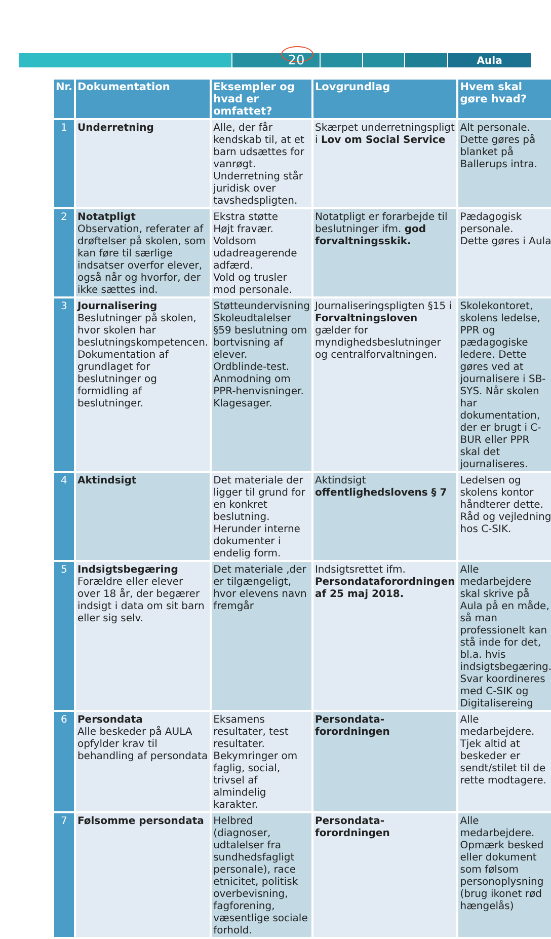Aula
20
| Nr. | Dokumentation | Eksempler og hvad er omfattet? | Lovgrundlag | Hvem skal gøre hvad? |
| --- | --- | --- | --- | --- |
| 1 | Underretning | Alle, der får kendskab til, at et barn udsættes for vanrøgt. Underretning står juridisk over tavshedspligten. | Skærpet underretningspligt i Lov om Social Service | Alt personale. Dette gøres på blanket på Ballerups intra. |
| 2 | Notatpligt Observation, referater af drøftelser på skolen, som kan føre til særlige indsatser overfor elever, også når og hvorfor, der ikke sættes ind. | Ekstra støtte Højt fravær. Voldsom udadreagerende adfærd. Vold og trusler mod personale. | Notatpligt er forarbejde til beslutninger ifm. god forvaltningsskik. | Pædagogisk personale. Dette gøres i Aula |
| 3 | Journalisering Beslutninger på skolen, hvor skolen har beslutningskompetencen. Dokumentation af grundlaget for beslutninger og formidling af beslutninger. | Støtteundervisning Skoleudtalelser §59 beslutning om bortvisning af elever. Ordblinde-test. Anmodning om PPR-henvisninger. Klagesager. | Journaliseringspligten §15 i Forvaltningsloven gælder for myndighedsbeslutninger og centralforvaltningen. | Skolekontoret, skolens ledelse, PPR og pædagogiske ledere. Dette gøres ved at journalisere i SB-SYS. Når skolen har dokumentation, der er brugt i C-BUR eller PPR skal det journaliseres. |
| 4 | Aktindsigt | Det materiale der ligger til grund for en konkret beslutning. Herunder interne dokumenter i endelig form. | Aktindsigt offentlighedslovens § 7 | Ledelsen og skolens kontor håndterer dette. Råd og vejledning hos C-SIK. |
| 5 | Indsigtsbegæring Forældre eller elever over 18 år, der begærer indsigt i data om sit barn eller sig selv. | Det materiale ,der er tilgængeligt, hvor elevens navn fremgår | Indsigtsrettet ifm. Persondataforordningen af 25 maj 2018. | Alle medarbejdere skal skrive på Aula på en måde, så man professionelt kan stå inde for det, bl.a. hvis indsigtsbegæring. Svar koordineres med C-SIK og Digitalisereing |
| 6 | Persondata Alle beskeder på AULA opfylder krav til behandling af persondata | Eksamens resultater, test resultater. Bekymringer om faglig, social, trivsel af almindelig karakter. | Persondata-forordningen | Alle medarbejdere. Tjek altid at beskeder er sendt/stilet til de rette modtagere. |
| 7 | Følsomme persondata | Helbred (diagnoser, udtalelser fra sundhedsfagligt personale), race etnicitet, politisk overbevisning, fagforening, væsentlige sociale forhold. | Persondata-forordningen | Alle medarbejdere. Opmærk besked eller dokument som følsom personoplysning (brug ikonet rød hængelås) |